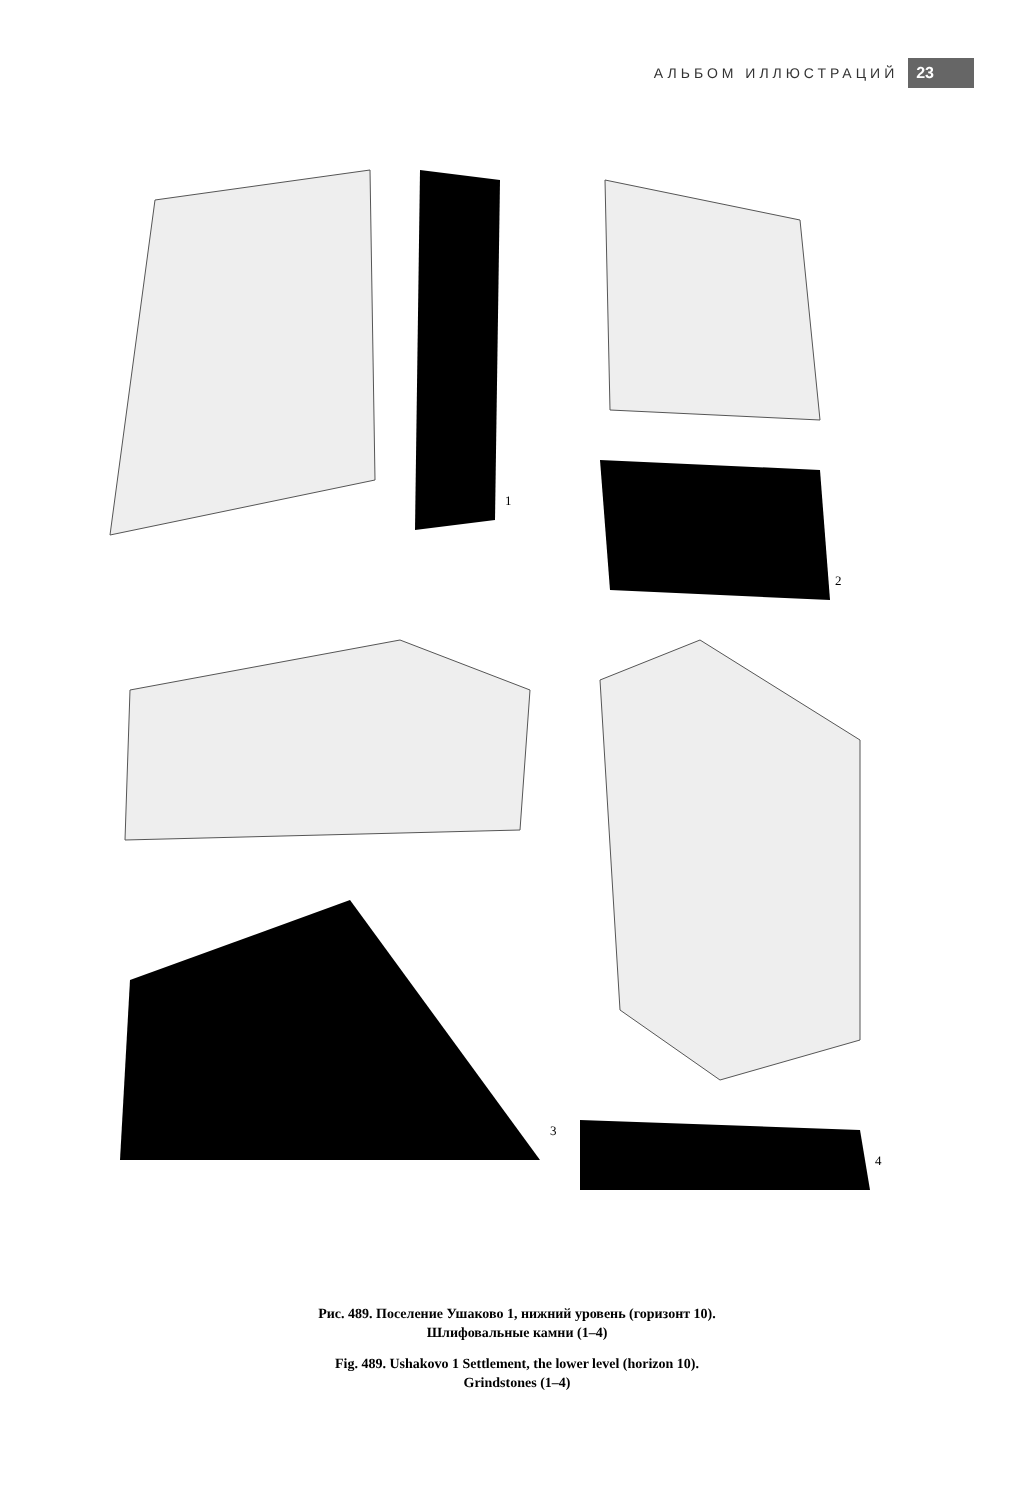АЛЬБОМ ИЛЛЮСТРАЦИЙ 23
1
2
3
4
Рис. 489. Поселение Ушаково 1, нижний уровень (горизонт 10).
Шлифовальные камни (1–4)
Fig. 489. Ushakovo 1 Settlement, the lower level (horizon 10).
Grindstones (1–4)